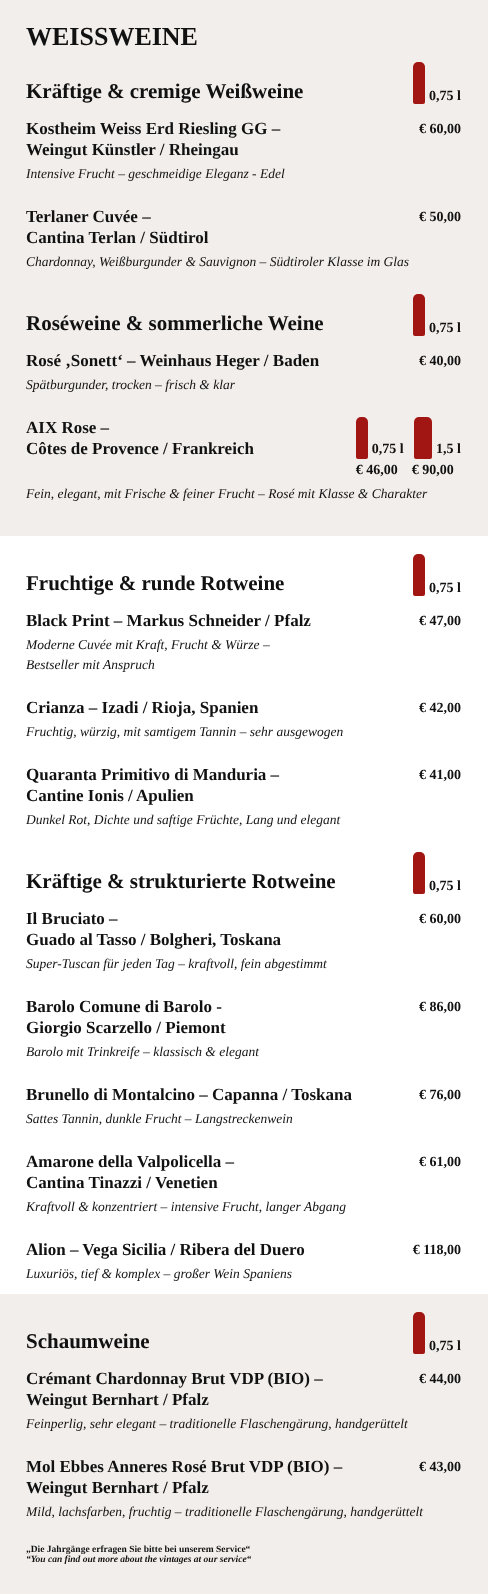WEISSWEINE
Kräftige & cremige Weißweine
0,75 l
Kostheim Weiss Erd Riesling GG –
Weingut Künstler / Rheingau € 60,00
Intensive Frucht – geschmeidige Eleganz - Edel
Terlaner Cuvée –
Cantina Terlan / Südtirol € 50,00
Chardonnay, Weißburgunder & Sauvignon – Südtiroler Klasse im Glas
Roséweine & sommerliche Weine
0,75 l
Rosé ‚Sonett‘ – Weinhaus Heger / Baden € 40,00
Spätburgunder, trocken – frisch & klar
AIX Rose –
Côtes de Provence / Frankreich 0,75 l 1,5 l
€ 46,00 € 90,00
Fein, elegant, mit Frische & feiner Frucht – Rosé mit Klasse & Charakter
Fruchtige & runde Rotweine
0,75 l
Black Print – Markus Schneider / Pfalz € 47,00
Moderne Cuvée mit Kraft, Frucht & Würze –
Bestseller mit Anspruch
Crianza – Izadi / Rioja, Spanien € 42,00
Fruchtig, würzig, mit samtigem Tannin – sehr ausgewogen
Quaranta Primitivo di Manduria –
Cantine Ionis / Apulien € 41,00
Dunkel Rot, Dichte und saftige Früchte, Lang und elegant
Kräftige & strukturierte Rotweine
0,75 l
Il Bruciato –
Guado al Tasso / Bolgheri, Toskana € 60,00
Super-Tuscan für jeden Tag – kraftvoll, fein abgestimmt
Barolo Comune di Barolo -
Giorgio Scarzello / Piemont € 86,00
Barolo mit Trinkreife – klassisch & elegant
Brunello di Montalcino – Capanna / Toskana € 76,00
Sattes Tannin, dunkle Frucht – Langstreckenwein
Amarone della Valpolicella –
Cantina Tinazzi / Venetien € 61,00
Kraftvoll & konzentriert – intensive Frucht, langer Abgang
Alion – Vega Sicilia / Ribera del Duero € 118,00
Luxuriös, tief & komplex – großer Wein Spaniens
Schaumweine
0,75 l
Crémant Chardonnay Brut VDP (BIO) –
Weingut Bernhart / Pfalz € 44,00
Feinperlig, sehr elegant – traditionelle Flaschengärung, handgerüttelt
Mol Ebbes Anneres Rosé Brut VDP (BIO) –
Weingut Bernhart / Pfalz € 43,00
Mild, lachsfarben, fruchtig – traditionelle Flaschengärung, handgerüttelt
„Die Jahrgänge erfragen Sie bitte bei unserem Service“
“You can find out more about the vintages at our service“